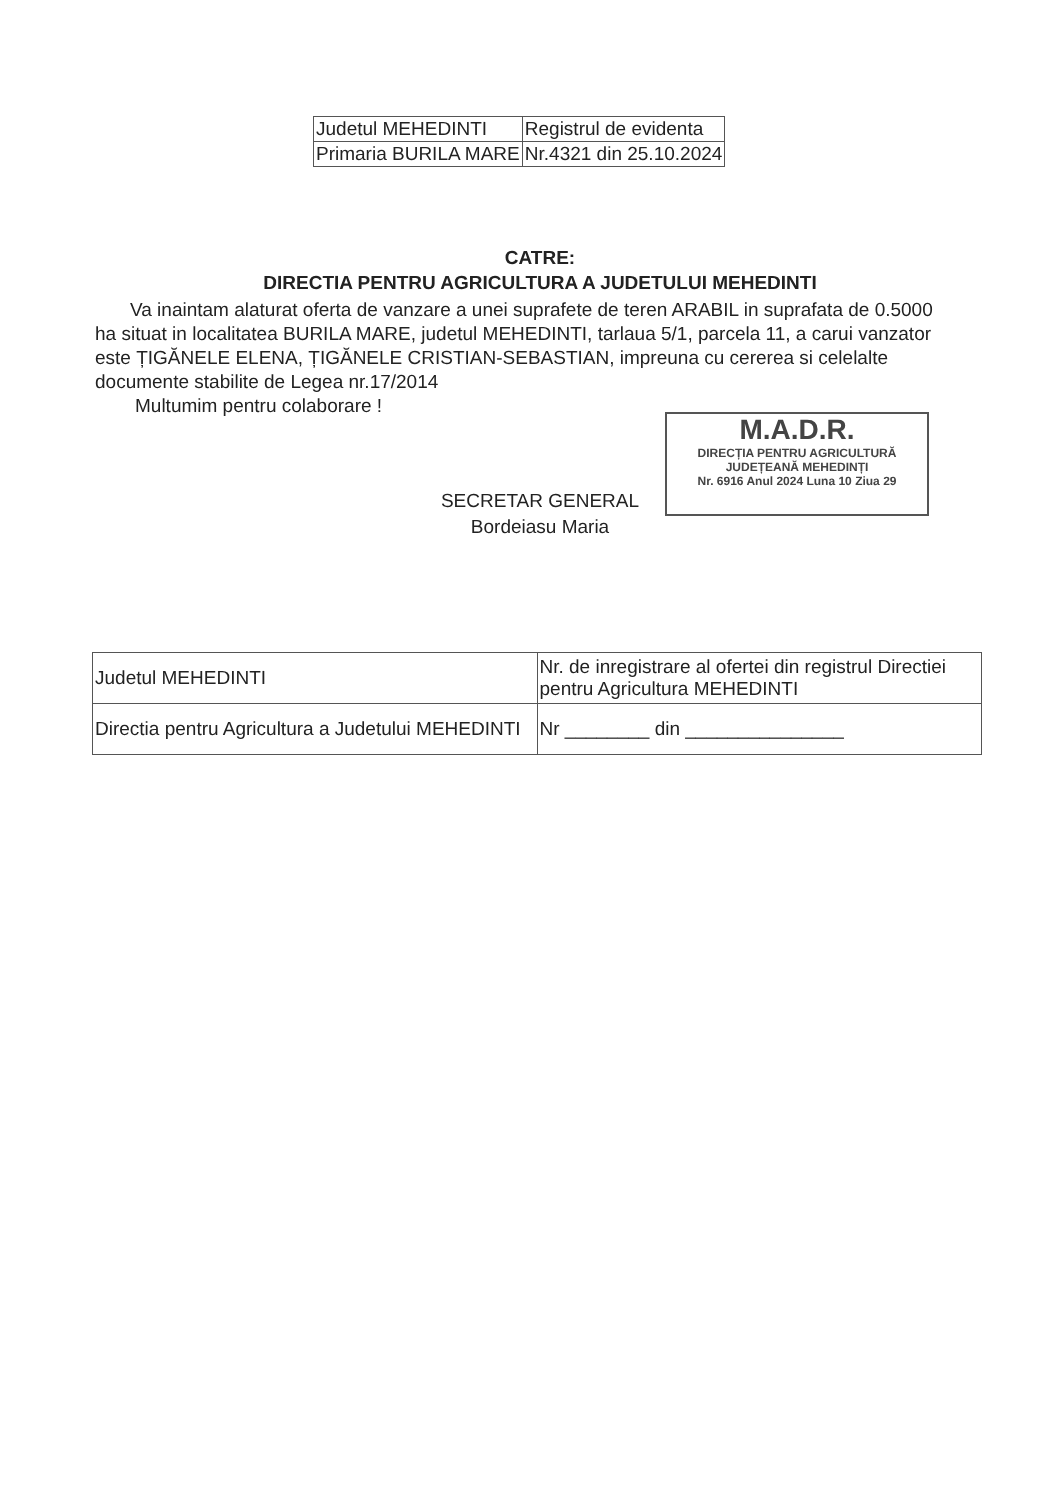| Judetul MEHEDINTI | Registrul de evidenta |
| Primaria BURILA MARE | Nr.4321 din 25.10.2024 |
CATRE:
DIRECTIA PENTRU AGRICULTURA A JUDETULUI MEHEDINTI
Va inaintam alaturat oferta de vanzare a unei suprafete de teren ARABIL in suprafata de 0.5000 ha situat in localitatea BURILA MARE, judetul MEHEDINTI, tarlaua 5/1, parcela 11, a carui vanzator este ȚIGĂNELE ELENA, ȚIGĂNELE CRISTIAN-SEBASTIAN, impreuna cu cererea si celelalte documente stabilite de Legea nr.17/2014
Multumim pentru colaborare !
M.A.D.R.
DIRECȚIA PENTRU AGRICULTURĂ
JUDEȚEANĂ MEHEDINȚI
Nr. 6916 Anul 2024 Luna 10 Ziua 29
SECRETAR GENERAL
Bordeiasu Maria
| Judetul MEHEDINTI | Nr. de inregistrare al ofertei din registrul Directiei pentru Agricultura MEHEDINTI |
| Directia pentru Agricultura a Judetului MEHEDINTI | Nr ________ din _______________ |